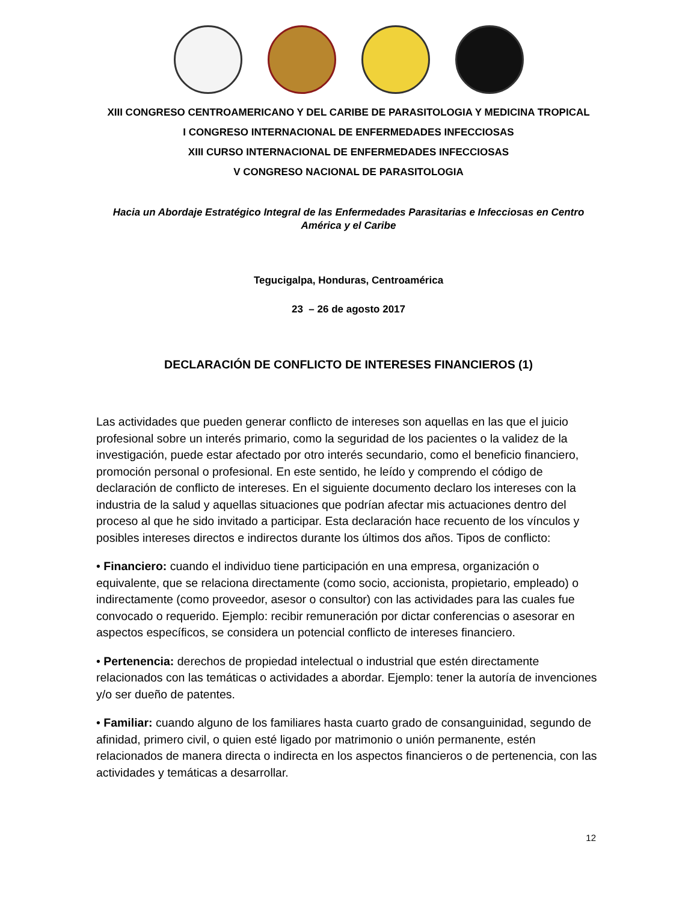XIII CONGRESO CENTROAMERICANO Y DEL CARIBE DE PARASITOLOGIA Y MEDICINA TROPICAL
I CONGRESO INTERNACIONAL DE ENFERMEDADES INFECCIOSAS
XIII CURSO INTERNACIONAL DE ENFERMEDADES INFECCIOSAS
V CONGRESO NACIONAL DE PARASITOLOGIA
Hacia un Abordaje Estratégico Integral de las Enfermedades Parasitarias e Infecciosas en Centro América y el Caribe
Tegucigalpa, Honduras, Centroamérica
23 – 26 de agosto 2017
DECLARACIÓN DE CONFLICTO DE INTERESES FINANCIEROS (1)
Las actividades que pueden generar conflicto de intereses son aquellas en las que el juicio profesional sobre un interés primario, como la seguridad de los pacientes o la validez de la investigación, puede estar afectado por otro interés secundario, como el beneficio financiero, promoción personal o profesional. En este sentido, he leído y comprendo el código de declaración de conflicto de intereses. En el siguiente documento declaro los intereses con la industria de la salud y aquellas situaciones que podrían afectar mis actuaciones dentro del proceso al que he sido invitado a participar. Esta declaración hace recuento de los vínculos y posibles intereses directos e indirectos durante los últimos dos años. Tipos de conflicto:
• Financiero: cuando el individuo tiene participación en una empresa, organización o equivalente, que se relaciona directamente (como socio, accionista, propietario, empleado) o indirectamente (como proveedor, asesor o consultor) con las actividades para las cuales fue convocado o requerido. Ejemplo: recibir remuneración por dictar conferencias o asesorar en aspectos específicos, se considera un potencial conflicto de intereses financiero.
• Pertenencia: derechos de propiedad intelectual o industrial que estén directamente relacionados con las temáticas o actividades a abordar. Ejemplo: tener la autoría de invenciones y/o ser dueño de patentes.
• Familiar: cuando alguno de los familiares hasta cuarto grado de consanguinidad, segundo de afinidad, primero civil, o quien esté ligado por matrimonio o unión permanente, estén relacionados de manera directa o indirecta en los aspectos financieros o de pertenencia, con las actividades y temáticas a desarrollar.
12